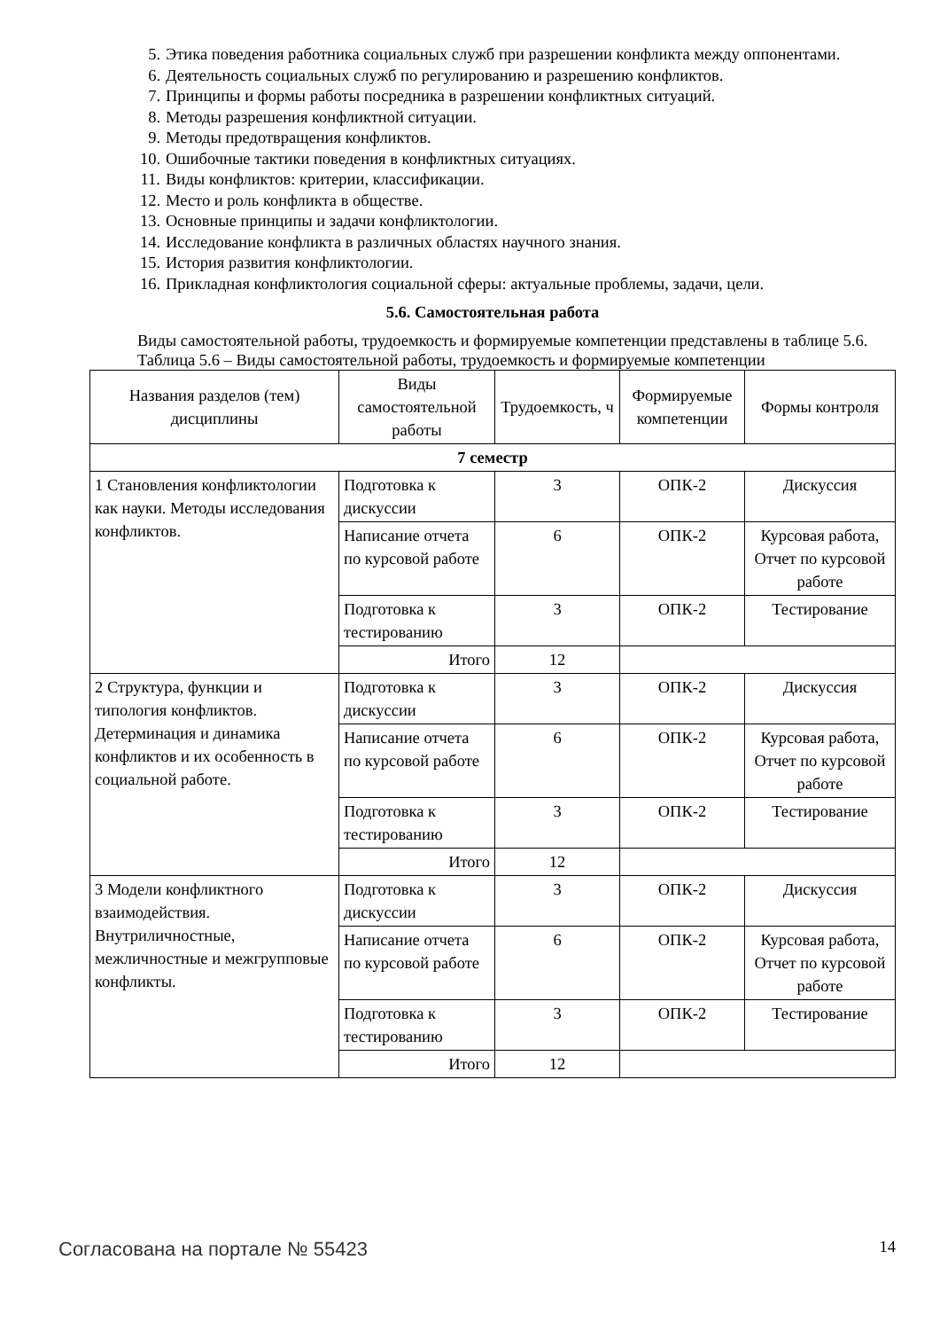5. Этика поведения работника социальных служб при разрешении конфликта между оппонентами.
6. Деятельность социальных служб по регулированию и разрешению конфликтов.
7. Принципы и формы работы посредника в разрешении конфликтных ситуаций.
8. Методы разрешения конфликтной ситуации.
9. Методы предотвращения конфликтов.
10. Ошибочные тактики поведения в конфликтных ситуациях.
11. Виды конфликтов: критерии, классификации.
12. Место и роль конфликта в обществе.
13. Основные принципы и задачи конфликтологии.
14. Исследование конфликта в различных областях научного знания.
15. История развития конфликтологии.
16. Прикладная конфликтология социальной сферы: актуальные проблемы, задачи, цели.
5.6. Самостоятельная работа
Виды самостоятельной работы, трудоемкость и формируемые компетенции представлены в таблице 5.6.
Таблица 5.6 – Виды самостоятельной работы, трудоемкость и формируемые компетенции
| Названия разделов (тем) дисциплины | Виды самостоятельной работы | Трудоемкость, ч | Формируемые компетенции | Формы контроля |
| --- | --- | --- | --- | --- |
| 7 семестр | | | | |
| 1 Становления конфликтологии как науки. Методы исследования конфликтов. | Подготовка к дискуссии | 3 | ОПК-2 | Дискуссия |
| | Написание отчета по курсовой работе | 6 | ОПК-2 | Курсовая работа, Отчет по курсовой работе |
| | Подготовка к тестированию | 3 | ОПК-2 | Тестирование |
| | Итого | 12 | | |
| 2 Структура, функции и типология конфликтов. Детерминация и динамика конфликтов и их особенность в социальной работе. | Подготовка к дискуссии | 3 | ОПК-2 | Дискуссия |
| | Написание отчета по курсовой работе | 6 | ОПК-2 | Курсовая работа, Отчет по курсовой работе |
| | Подготовка к тестированию | 3 | ОПК-2 | Тестирование |
| | Итого | 12 | | |
| 3 Модели конфликтного взаимодействия. Внутриличностные, межличностные и межгрупповые конфликты. | Подготовка к дискуссии | 3 | ОПК-2 | Дискуссия |
| | Написание отчета по курсовой работе | 6 | ОПК-2 | Курсовая работа, Отчет по курсовой работе |
| | Подготовка к тестированию | 3 | ОПК-2 | Тестирование |
| | Итого | 12 | | |
Согласована на портале № 55423 14